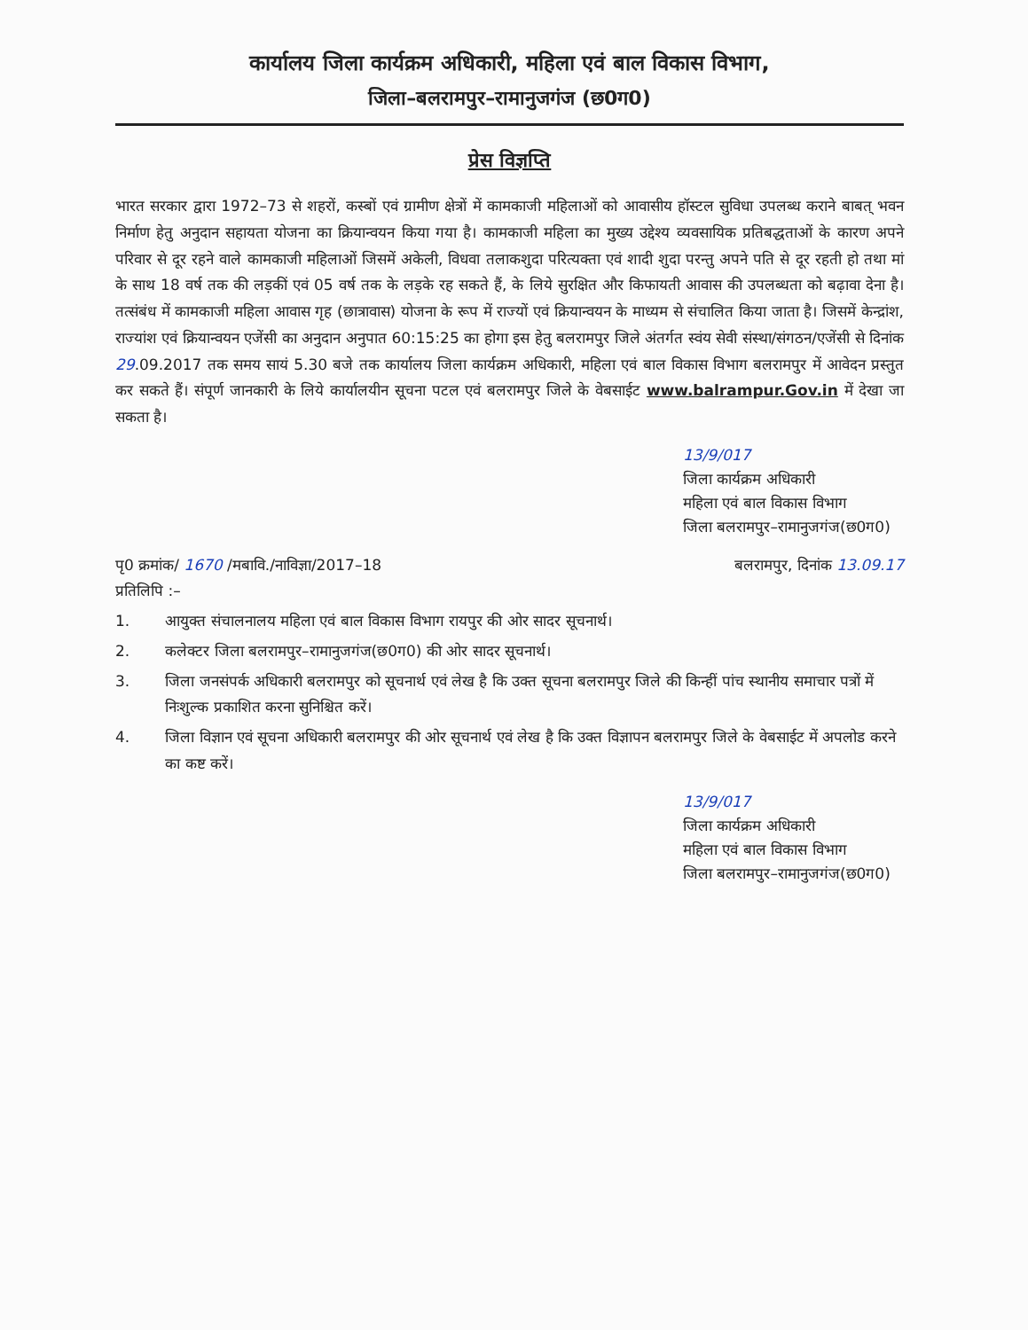कार्यालय जिला कार्यक्रम अधिकारी, महिला एवं बाल विकास विभाग,
जिला–बलरामपुर–रामानुजगंज (छ0ग0)
प्रेस विज्ञप्ति
भारत सरकार द्वारा 1972–73 से शहरों, कस्बों एवं ग्रामीण क्षेत्रों में कामकाजी महिलाओं को आवासीय हॉस्टल सुविधा उपलब्ध कराने बाबत् भवन निर्माण हेतु अनुदान सहायता योजना का क्रियान्वयन किया गया है। कामकाजी महिला का मुख्य उद्देश्य व्यवसायिक प्रतिबद्धताओं के कारण अपने परिवार से दूर रहने वाले कामकाजी महिलाओं जिसमें अकेली, विधवा तलाकशुदा परित्यक्ता एवं शादी शुदा परन्तु अपने पति से दूर रहती हो तथा मां के साथ 18 वर्ष तक की लड़कीं एवं 05 वर्ष तक के लड़के रह सकते हैं, के लिये सुरक्षित और किफायती आवास की उपलब्धता को बढ़ावा देना है। तत्संबंध में कामकाजी महिला आवास गृह (छात्रावास) योजना के रूप में राज्यों एवं क्रियान्वयन के माध्यम से संचालित किया जाता है। जिसमें केन्द्रांश, राज्यांश एवं क्रियान्वयन एजेंसी का अनुदान अनुपात 60:15:25 का होगा इस हेतु बलरामपुर जिले अंतर्गत स्वंय सेवी संस्था/संगठन/एजेंसी से दिनांक 29.09.2017 तक समय सायं 5.30 बजे तक कार्यालय जिला कार्यक्रम अधिकारी, महिला एवं बाल विकास विभाग बलरामपुर में आवेदन प्रस्तुत कर सकते हैं। संपूर्ण जानकारी के लिये कार्यालयीन सूचना पटल एवं बलरामपुर जिले के वेबसाईट www.balrampur.Gov.in में देखा जा सकता है।
13/9/017
जिला कार्यक्रम अधिकारी
महिला एवं बाल विकास विभाग
जिला बलरामपुर–रामानुजगंज(छ0ग0)
पृ0 क्रमांक/ 1670 /मबावि./नाविज्ञा/2017–18 बलरामपुर, दिनांक 13.09.17
प्रतिलिपि :–
1. आयुक्त संचालनालय महिला एवं बाल विकास विभाग रायपुर की ओर सादर सूचनार्थ।
2. कलेक्टर जिला बलरामपुर–रामानुजगंज(छ0ग0) की ओर सादर सूचनार्थ।
3. जिला जनसंपर्क अधिकारी बलरामपुर को सूचनार्थ एवं लेख है कि उक्त सूचना बलरामपुर जिले की किन्हीं पांच स्थानीय समाचार पत्रों में निःशुल्क प्रकाशित करना सुनिश्चित करें।
4. जिला विज्ञान एवं सूचना अधिकारी बलरामपुर की ओर सूचनार्थ एवं लेख है कि उक्त विज्ञापन बलरामपुर जिले के वेबसाईट में अपलोड करने का कष्ट करें।
13/9/017
जिला कार्यक्रम अधिकारी
महिला एवं बाल विकास विभाग
जिला बलरामपुर–रामानुजगंज(छ0ग0)